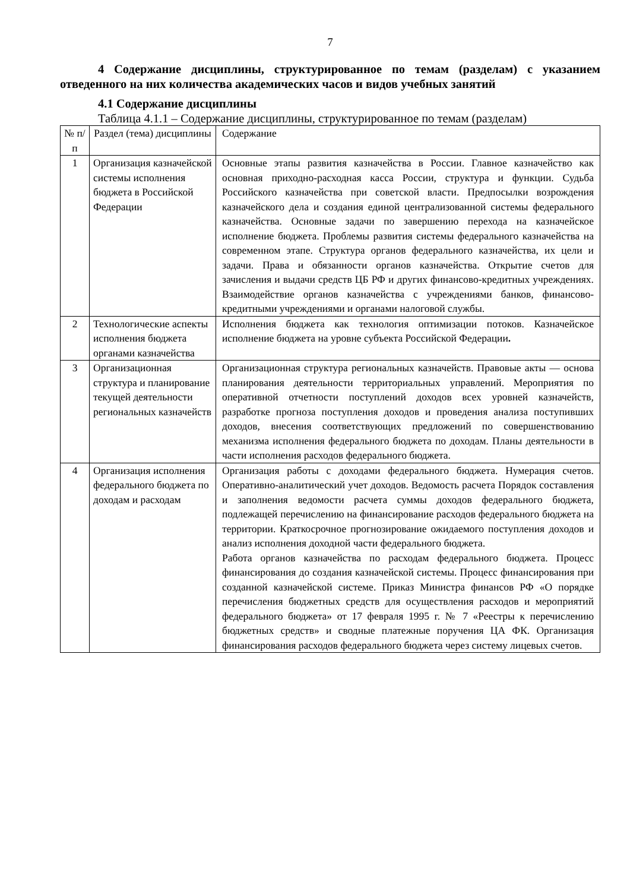7
4 Содержание дисциплины, структурированное по темам (разделам) с указанием отведенного на них количества академических часов и видов учебных занятий
4.1 Содержание дисциплины
Таблица 4.1.1 – Содержание дисциплины, структурированное по темам (разделам)
| № п/п | Раздел (тема) дисциплины | Содержание |
| 1 | Организация казначейской системы исполнения бюджета в Российской Федерации | Основные этапы развития казначейства в России. Главное казначейство как основная приходно-расходная касса России, структура и функции. Судьба Российского казначейства при советской власти. Предпосылки возрождения казначейского дела и создания единой централизованной системы федерального казначейства. Основные задачи по завершению перехода на казначейское исполнение бюджета. Проблемы развития системы федерального казначейства на современном этапе. Структура органов федерального казначейства, их цели и задачи. Права и обязанности органов казначейства. Открытие счетов для зачисления и выдачи средств ЦБ РФ и других финансово-кредитных учреждениях. Взаимодействие органов казначейства с учреждениями банков, финансово-кредитными учреждениями и органами налоговой службы. |
| 2 | Технологические аспекты исполнения бюджета органами казначейства | Исполнения бюджета как технология оптимизации потоков. Казначейское исполнение бюджета на уровне субъекта Российской Федерации . |
| 3 | Организационная структура и планирование текущей деятельности региональных казначейств | Организационная структура региональных казначейств. Правовые акты — основа планирования деятельности территориальных управлений. Мероприятия по оперативной отчетности поступлений доходов всех уровней казначейств, разработке прогноза поступления доходов и проведения анализа поступивших доходов, внесения соответствующих предложений по совершенствованию механизма исполнения федерального бюджета по доходам. Планы деятельности в части исполнения расходов федерального бюджета. |
| 4 | Организация исполнения федерального бюджета по доходам и расходам | Организация работы с доходами федерального бюджета. Нумерация счетов. Оперативно-аналитический учет доходов. Ведомость расчета Порядок составления и заполнения ведомости расчета суммы доходов федерального бюджета, подлежащей перечислению на финансирование расходов федерального бюджета на территории. Краткосрочное прогнозирование ожидаемого поступления доходов и анализ исполнения доходной части федерального бюджета. Работа органов казначейства по расходам федерального бюджета. Процесс финансирования до создания казначейской системы. Процесс финансирования при созданной казначейской системе. Приказ Министра финансов РФ «О порядке перечисления бюджетных средств для осуществления расходов и мероприятий федерального бюджета» от 17 февраля 1995 г. № 7 «Реестры к перечислению бюджетных средств» и сводные платежные поручения ЦА ФК. Организация финансирования расходов федерального бюджета через систему лицевых счетов. |